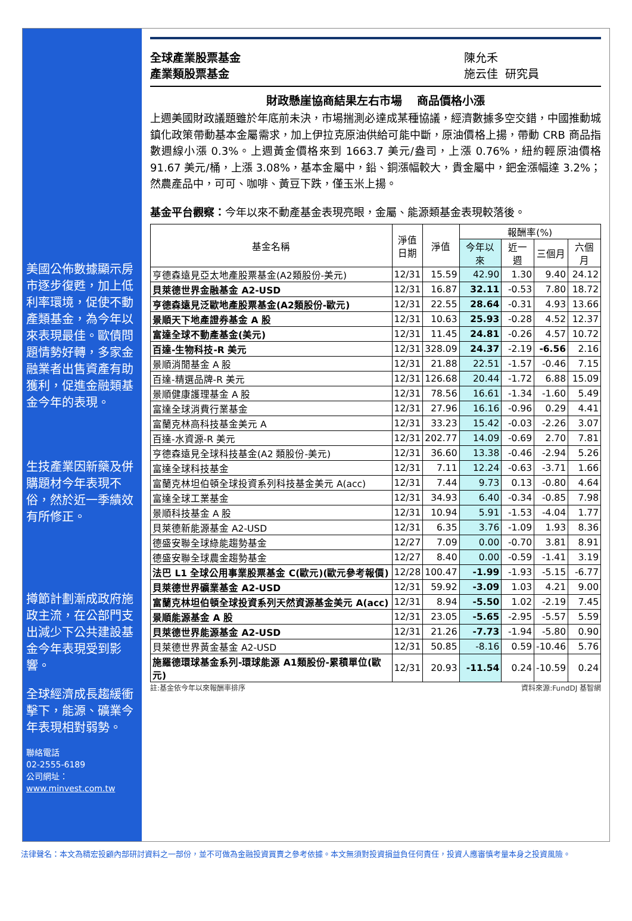美國公佈數據顯示房市逐步復甦，加上低利率環境，促使不動產類基金，為今年以來表現最佳。歐債問題情勢好轉，多家金融業者出售資產有助獲利，促進金融類基金今年的表現。
生技產業因新藥及併購題材今年表現不俗，然於近一季績效有所修正。
撙節計劃漸成政府施政主流，在公部門支出減少下公共建設基金今年表現受到影響。
全球經濟成長趨緩衝擊下，能源、礦業今年表現相對弱勢。
聯絡電話
02-2555-6189
公司網址：
www.minvest.com.tw
全球產業股票基金
產業類股票基金
陳允禾
施云佳 研究員
財政懸崖協商結果左右市場　 商品價格小漲
上週美國財政議題雖於年底前未決，市場揣測必達成某種協議，經濟數據多空交錯，中國推動城鎮化政策帶動基本金屬需求，加上伊拉克原油供給可能中斷，原油價格上揚，帶動 CRB 商品指數週線小漲 0.3%。上週黃金價格來到 1663.7 美元/盎司，上漲 0.76%，紐約輕原油價格 91.67 美元/桶，上漲 3.08%，基本金屬中，鉛、銅漲幅較大，貴金屬中，鈀金漲幅達 3.2%；然農產品中，可可、咖啡、黃豆下跌，僅玉米上揚。
基金平台觀察：今年以來不動產基金表現亮眼，金屬、能源類基金表現較落後。
| 基金名稱 | 淨值 日期 | 淨值 | 報酬率(%) | | | |
| --- | --- | --- | --- | --- | --- | --- |
| | | | 今年以來 | 近一週 | 三個月 | 六個月 |
| 亨德森遠見亞太地產股票基金(A2類股份-美元) | 12/31 | 15.59 | 42.90 | 1.30 | 9.40 | 24.12 |
| 貝萊德世界金融基金 A2-USD | 12/31 | 16.87 | 32.11 | -0.53 | 7.80 | 18.72 |
| 亨德森遠見泛歐地產股票基金(A2類股份-歐元) | 12/31 | 22.55 | 28.64 | -0.31 | 4.93 | 13.66 |
| 景順天下地產證券基金 A 股 | 12/31 | 10.63 | 25.93 | -0.28 | 4.52 | 12.37 |
| 富達全球不動產基金(美元) | 12/31 | 11.45 | 24.81 | -0.26 | 4.57 | 10.72 |
| 百達-生物科技-R 美元 | 12/31 | 328.09 | 24.37 | -2.19 | -6.56 | 2.16 |
| 景順消閒基金 A 股 | 12/31 | 21.88 | 22.51 | -1.57 | -0.46 | 7.15 |
| 百達-精選品牌-R 美元 | 12/31 | 126.68 | 20.44 | -1.72 | 6.88 | 15.09 |
| 景順健康護理基金 A 股 | 12/31 | 78.56 | 16.61 | -1.34 | -1.60 | 5.49 |
| 富達全球消費行業基金 | 12/31 | 27.96 | 16.16 | -0.96 | 0.29 | 4.41 |
| 富蘭克林高科技基金美元 A | 12/31 | 33.23 | 15.42 | -0.03 | -2.26 | 3.07 |
| 百達-水資源-R 美元 | 12/31 | 202.77 | 14.09 | -0.69 | 2.70 | 7.81 |
| 亨德森遠見全球科技基金(A2 類股份-美元) | 12/31 | 36.60 | 13.38 | -0.46 | -2.94 | 5.26 |
| 富達全球科技基金 | 12/31 | 7.11 | 12.24 | -0.63 | -3.71 | 1.66 |
| 富蘭克林坦伯頓全球投資系列科技基金美元 A(acc) | 12/31 | 7.44 | 9.73 | 0.13 | -0.80 | 4.64 |
| 富達全球工業基金 | 12/31 | 34.93 | 6.40 | -0.34 | -0.85 | 7.98 |
| 景順科技基金 A 股 | 12/31 | 10.94 | 5.91 | -1.53 | -4.04 | 1.77 |
| 貝萊德新能源基金 A2-USD | 12/31 | 6.35 | 3.76 | -1.09 | 1.93 | 8.36 |
| 德盛安聯全球綠能趨勢基金 | 12/27 | 7.09 | 0.00 | -0.70 | 3.81 | 8.91 |
| 德盛安聯全球農金趨勢基金 | 12/27 | 8.40 | 0.00 | -0.59 | -1.41 | 3.19 |
| 法巴 L1 全球公用事業股票基金 C(歐元)(歐元參考報價) | 12/28 | 100.47 | -1.99 | -1.93 | -5.15 | -6.77 |
| 貝萊德世界礦業基金 A2-USD | 12/31 | 59.92 | -3.09 | 1.03 | 4.21 | 9.00 |
| 富蘭克林坦伯頓全球投資系列天然資源基金美元 A(acc) | 12/31 | 8.94 | -5.50 | 1.02 | -2.19 | 7.45 |
| 景順能源基金 A 股 | 12/31 | 23.05 | -5.65 | -2.95 | -5.57 | 5.59 |
| 貝萊德世界能源基金 A2-USD | 12/31 | 21.26 | -7.73 | -1.94 | -5.80 | 0.90 |
| 貝萊德世界黃金基金 A2-USD | 12/31 | 50.85 | -8.16 | 0.59 | -10.46 | 5.76 |
| 施羅德環球基金系列-環球能源 A1類股份-累積單位(歐元) | 12/31 | 20.93 | -11.54 | 0.24 | -10.59 | 0.24 |
註:基金依今年以來報酬率排序 資料來源:FundDJ 基智網
法律聲名：本文為精宏投顧內部研討資料之一部份，並不可做為金融投資買賣之參考依據。本文無須對投資損益負任何責任，投資人應審慎考量本身之投資風險。